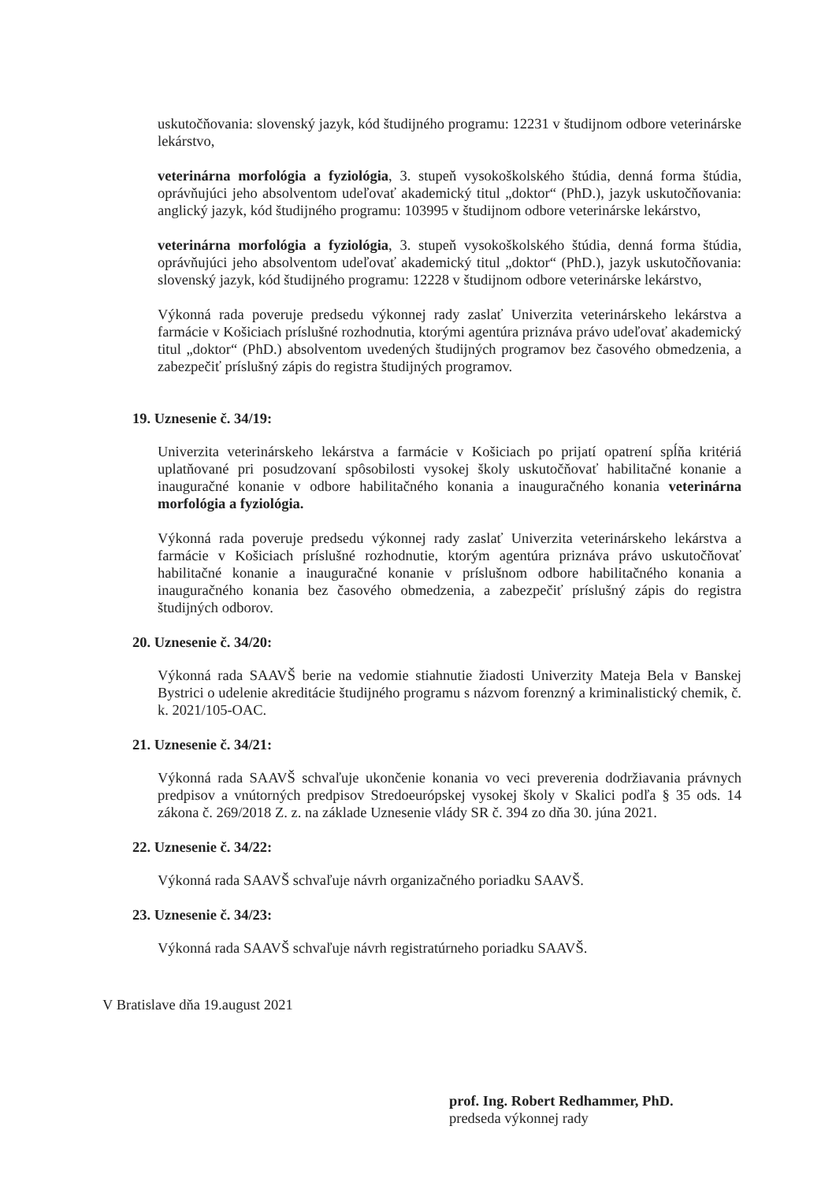uskutočňovania: slovenský jazyk, kód študijného programu: 12231 v študijnom odbore veterinárske lekárstvo,
veterinárna morfológia a fyziológia, 3. stupeň vysokoškolského štúdia, denná forma štúdia, oprávňujúci jeho absolventom udeľovať akademický titul „doktor“ (PhD.), jazyk uskutočňovania: anglický jazyk, kód študijného programu: 103995 v študijnom odbore veterinárske lekárstvo,
veterinárna morfológia a fyziológia, 3. stupeň vysokoškolského štúdia, denná forma štúdia, oprávňujúci jeho absolventom udeľovať akademický titul „doktor“ (PhD.), jazyk uskutočňovania: slovenský jazyk, kód študijného programu: 12228 v študijnom odbore veterinárske lekárstvo,
Výkonná rada poveruje predsedu výkonnej rady zaslať Univerzita veterinárskeho lekárstva a farmácie v Košiciach príslušné rozhodnutia, ktorými agentúra priznáva právo udeľovať akademický titul „doktor“ (PhD.) absolventom uvedených študijných programov bez časového obmedzenia, a zabezpečiť príslušný zápis do registra študijných programov.
19. Uznesenie č. 34/19:
Univerzita veterinárskeho lekárstva a farmácie v Košiciach po prijatí opatrení spĺňa kritériá uplatňované pri posudzovaní spôsobilosti vysokej školy uskutočňovať habilitačné konanie a inauguračné konanie v odbore habilitačného konania a inauguračného konania veterinárna morfológia a fyziológia.
Výkonná rada poveruje predsedu výkonnej rady zaslať Univerzita veterinárskeho lekárstva a farmácie v Košiciach príslušné rozhodnutie, ktorým agentúra priznáva právo uskutočňovať habilitačné konanie a inauguračné konanie v príslušnom odbore habilitačného konania a inauguračného konania bez časového obmedzenia, a zabezpečiť príslušný zápis do registra študijných odborov.
20. Uznesenie č. 34/20:
Výkonná rada SAAVŠ berie na vedomie stiahnutie žiadosti Univerzity Mateja Bela v Banskej Bystrici o udelenie akreditácie študijného programu s názvom forenzný a kriminalistický chemik, č. k. 2021/105-OAC.
21. Uznesenie č. 34/21:
Výkonná rada SAAVŠ schvaľuje ukončenie konania vo veci preverenia dodržiavania právnych predpisov a vnútorných predpisov Stredoeurópskej vysokej školy v Skalici podľa § 35 ods. 14 zákona č. 269/2018 Z. z. na základe Uznesenie vlády SR č. 394 zo dňa 30. júna 2021.
22. Uznesenie č. 34/22:
Výkonná rada SAAVŠ schvaľuje návrh organizačného poriadku SAAVŠ.
23. Uznesenie č. 34/23:
Výkonná rada SAAVŠ schvaľuje návrh registratúrneho poriadku SAAVŠ.
V Bratislave dňa 19.august 2021
prof. Ing. Robert Redhammer, PhD.
predseda výkonnej rady